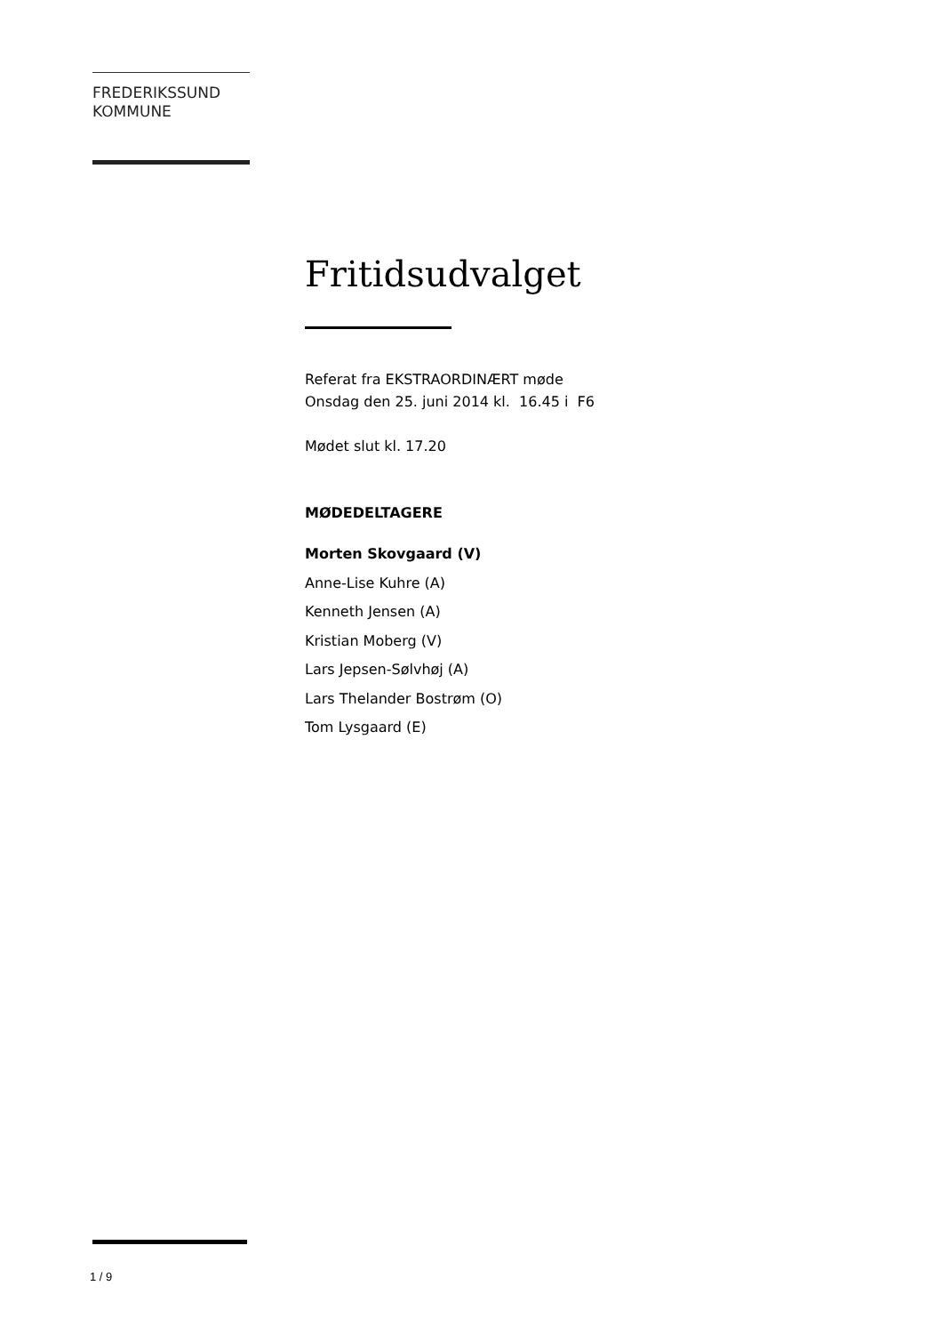FREDERIKSSUND
KOMMUNE
Fritidsudvalget
Referat fra EKSTRAORDINÆRT møde
Onsdag den 25. juni 2014 kl. 16.45 i F6
Mødet slut kl. 17.20
MØDEDELTAGERE
Morten Skovgaard (V)
Anne-Lise Kuhre (A)
Kenneth Jensen (A)
Kristian Moberg (V)
Lars Jepsen-Sølvhøj (A)
Lars Thelander Bostrøm (O)
Tom Lysgaard (E)
1 / 9